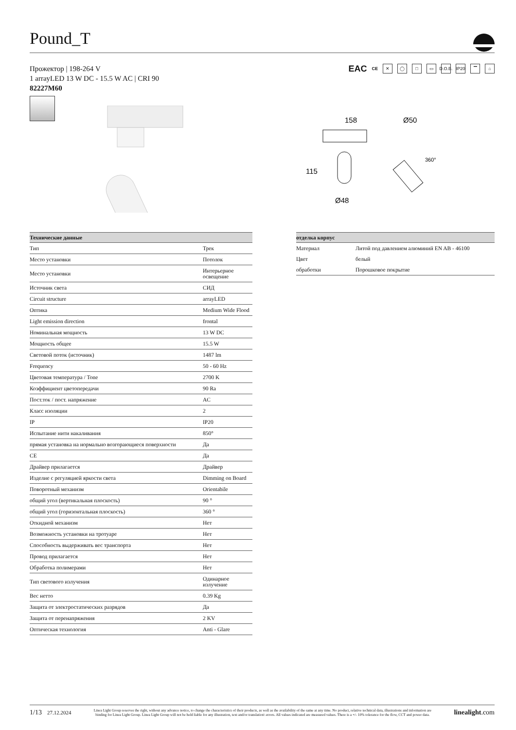Pound_T
Прожектор | 198-264 V
1 arrayLED 13 W DC - 15.5 W AC | CRI 90
82227M60
EAC CE ✕ ◯ □ ▭ D.O.B. IP20 ▔ ⌂
158
Ø50
115
Ø48
360°
| Технические данные | |
| --- | --- |
| Тип | Трек |
| Место установки | Потолок |
| Место установки | Интерьерное освещение |
| Источник света | СИД |
| Circuit structure | arrayLED |
| Оптика | Medium Wide Flood |
| Light emission direction | frontal |
| Номинальная мощность | 13 W DC |
| Мощность общее | 15.5 W |
| Световой поток (источник) | 1487 lm |
| Frequency | 50 - 60 Hz |
| Цветовая температура / Tone | 2700 K |
| Коэффициент цветопередачи | 90 Ra |
| Пост.ток / пост. напряжение | AC |
| Класс изоляции | 2 |
| IP | IP20 |
| Испытание нити накаливания | 850° |
| прямая установка на нормально возгорающиеся поверхности | Да |
| CE | Да |
| Драйвер прилагается | Драйвер |
| Изделие с регуляцией яркости света | Dimming on Board |
| Поворотный механизм | Orientabile |
| общий угол (вертикальная плоскость) | 90 ° |
| общий угол (горизонтальная плоскость) | 360 ° |
| Откидной механизм | Нет |
| Возможность установки на тротуаре | Нет |
| Способность выдерживать вес транспорта | Нет |
| Провод прилагается | Нет |
| Обработка полимерами | Нет |
| Тип светового излучения | Одинарное излучение |
| Вес нетто | 0.39 Kg |
| Защита от электростатических разрядов | Да |
| Защита от перенапряжения | 2 KV |
| Оптическая технология | Anti - Glare |
| отделка корпус | |
| --- | --- |
| Материал | Литой под давлением алюминий EN AB - 46100 |
| Цвет | белый |
| обработки | Порошковое покрытие |
1/13 27.12.2024
Linea Light Group reserves the right, without any advance notice, to change the characteristics of their products, as well as the availability of the same at any time. No product, relative technical data, illustrations and information are binding for Linea Light Group. Linea Light Group will not be held liable for any illustration, text and/or translation\ errors. All values indicated are measured values. There is a +/- 10% tolerance for the flow, CCT and power data.
linealight.com